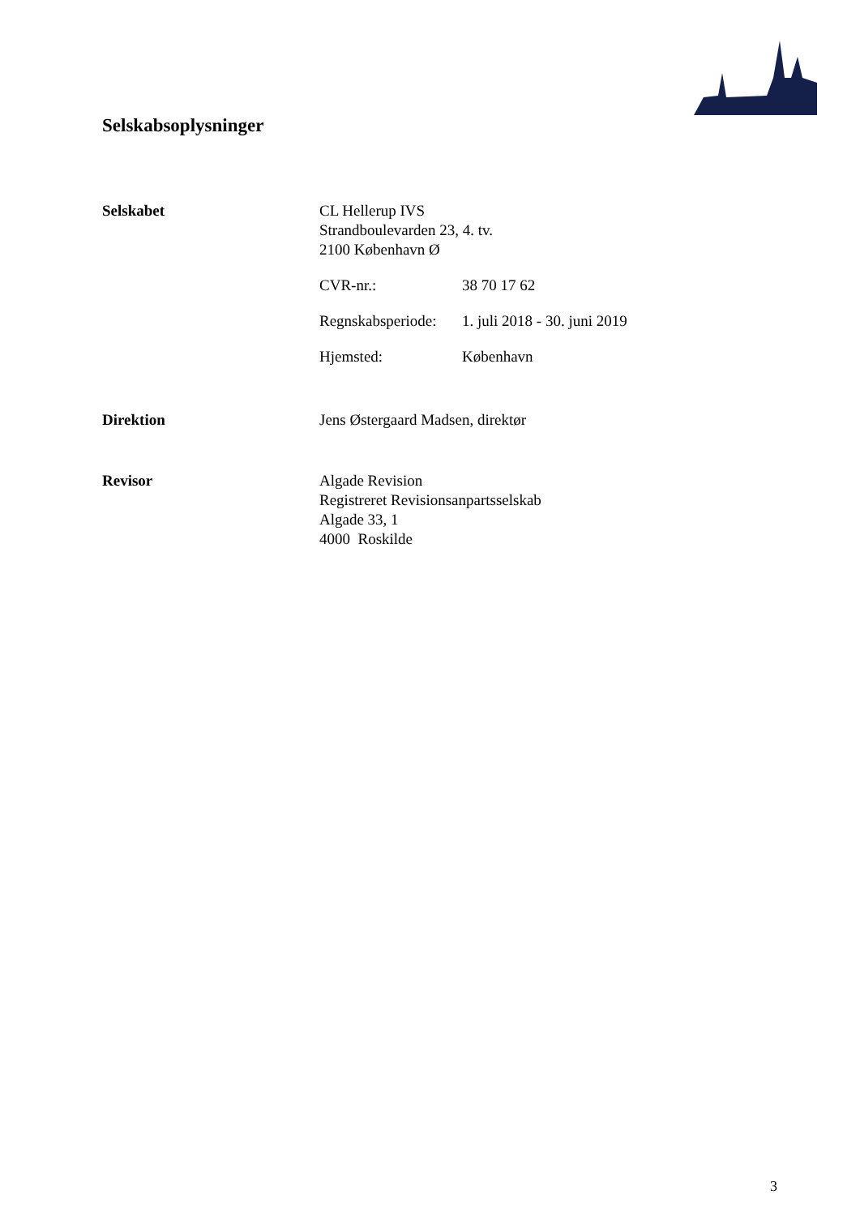Selskabsoplysninger
Selskabet CL Hellerup IVS
Strandboulevarden 23, 4. tv.
2100 København Ø
CVR-nr.: 38 70 17 62
Regnskabsperiode: 1. juli 2018 - 30. juni 2019
Hjemsted: København
Direktion Jens Østergaard Madsen, direktør
Revisor Algade Revision
Registreret Revisionsanpartsselskab
Algade 33, 1
4000 Roskilde
3